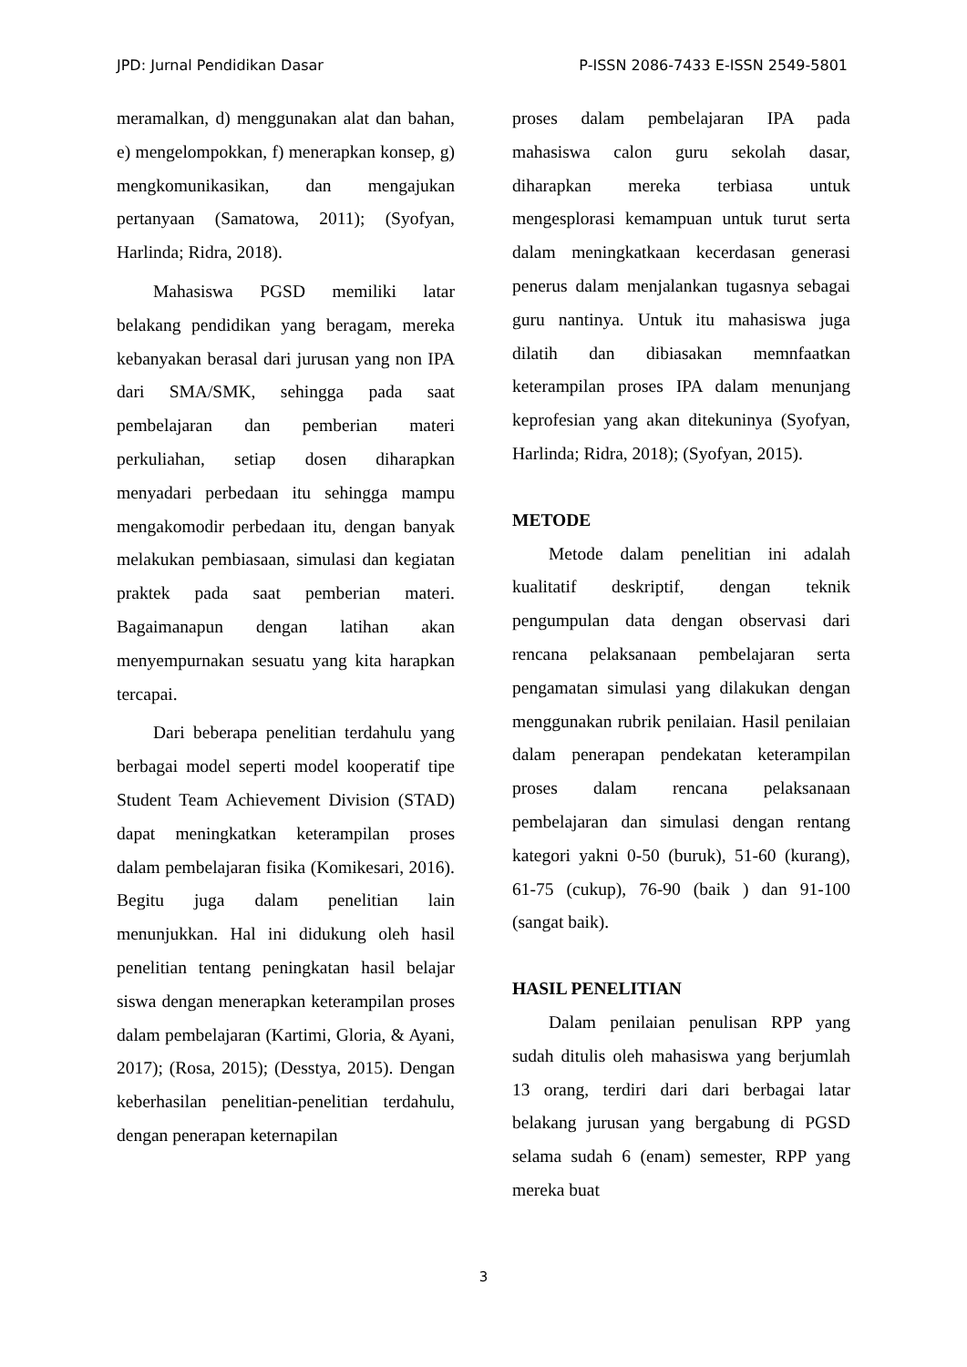JPD: Jurnal Pendidikan Dasar P-ISSN 2086-7433 E-ISSN 2549-5801
meramalkan, d) menggunakan alat dan bahan, e) mengelompokkan, f) menerapkan konsep, g) mengkomunikasikan, dan mengajukan pertanyaan (Samatowa, 2011); (Syofyan, Harlinda; Ridra, 2018).
Mahasiswa PGSD memiliki latar belakang pendidikan yang beragam, mereka kebanyakan berasal dari jurusan yang non IPA dari SMA/SMK, sehingga pada saat pembelajaran dan pemberian materi perkuliahan, setiap dosen diharapkan menyadari perbedaan itu sehingga mampu mengakomodir perbedaan itu, dengan banyak melakukan pembiasaan, simulasi dan kegiatan praktek pada saat pemberian materi. Bagaimanapun dengan latihan akan menyempurnakan sesuatu yang kita harapkan tercapai.
Dari beberapa penelitian terdahulu yang berbagai model seperti model kooperatif tipe Student Team Achievement Division (STAD) dapat meningkatkan keterampilan proses dalam pembelajaran fisika (Komikesari, 2016). Begitu juga dalam penelitian lain menunjukkan. Hal ini didukung oleh hasil penelitian tentang peningkatan hasil belajar siswa dengan menerapkan keterampilan proses dalam pembelajaran (Kartimi, Gloria, & Ayani, 2017); (Rosa, 2015); (Desstya, 2015). Dengan keberhasilan penelitian-penelitian terdahulu, dengan penerapan keternapilan
proses dalam pembelajaran IPA pada mahasiswa calon guru sekolah dasar, diharapkan mereka terbiasa untuk mengesplorasi kemampuan untuk turut serta dalam meningkatkaan kecerdasan generasi penerus dalam menjalankan tugasnya sebagai guru nantinya. Untuk itu mahasiswa juga dilatih dan dibiasakan memnfaatkan keterampilan proses IPA dalam menunjang keprofesian yang akan ditekuninya (Syofyan, Harlinda; Ridra, 2018); (Syofyan, 2015).
METODE
Metode dalam penelitian ini adalah kualitatif deskriptif, dengan teknik pengumpulan data dengan observasi dari rencana pelaksanaan pembelajaran serta pengamatan simulasi yang dilakukan dengan menggunakan rubrik penilaian. Hasil penilaian dalam penerapan pendekatan keterampilan proses dalam rencana pelaksanaan pembelajaran dan simulasi dengan rentang kategori yakni 0-50 (buruk), 51-60 (kurang), 61-75 (cukup), 76-90 (baik ) dan 91-100 (sangat baik).
HASIL PENELITIAN
Dalam penilaian penulisan RPP yang sudah ditulis oleh mahasiswa yang berjumlah 13 orang, terdiri dari dari berbagai latar belakang jurusan yang bergabung di PGSD selama sudah 6 (enam) semester, RPP yang mereka buat
3